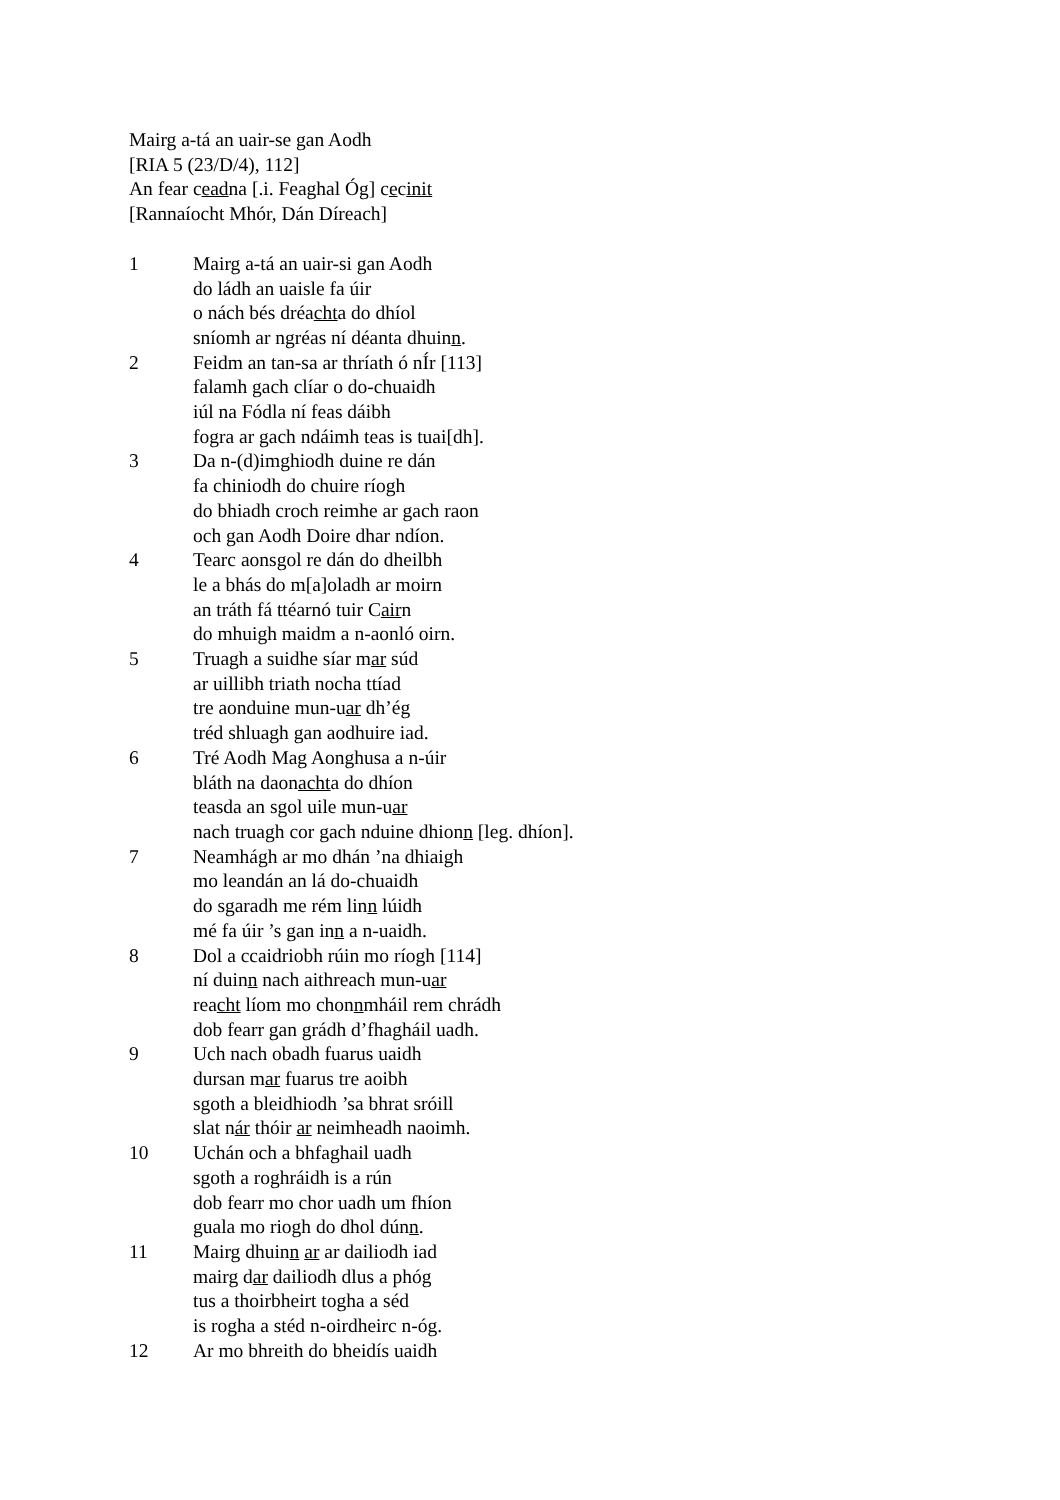Mairg a-tá an uair-se gan Aodh
[RIA 5 (23/D/4), 112]
An fear ceadna [.i. Feaghal Óg] cecinit
[Rannaíocht Mhór, Dán Díreach]
1 Mairg a-tá an uair-si gan Aodh
do ládh an uaisle fa úir
o nách bés dréachta do dhíol
sníomh ar ngréas ní déanta dhuinn.
2 Feidm an tan-sa ar thríath ó nÍr [113]
falamh gach clíar o do-chuaidh
iúl na Fódla ní feas dáibh
fogra ar gach ndáimh teas is tuai[dh].
3 Da n-(d)imghiodh duine re dán
fa chiniodh do chuire ríogh
do bhiadh croch reimhe ar gach raon
och gan Aodh Doire dhar ndíon.
4 Tearc aonsgol re dán do dheilbh
le a bhás do m[a]oladh ar moirn
an tráth fá ttéarnó tuir Cairn
do mhuigh maidm a n-aonló oirn.
5 Truagh a suidhe síar mar súd
ar uillibh triath nocha ttíad
tre aonduine mun-uar dh’ég
tréd shluagh gan aodhuire iad.
6 Tré Aodh Mag Aonghusa a n-úir
bláth na daonachta do dhíon
teasda an sgol uile mun-uar
nach truagh cor gach nduine dhionn [leg. dhíon].
7 Neamhágh ar mo dhán ’na dhiaigh
mo leandán an lá do-chuaidh
do sgaradh me rém linn lúidh
mé fa úir ’s gan inn a n-uaidh.
8 Dol a ccaidriobh rúin mo ríogh [114]
ní duinn nach aithreach mun-uar
reacht líom mo chonnmháil rem chrádh
dob fearr gan grádh d’fhagháil uadh.
9 Uch nach obadh fuarus uaidh
dursan mar fuarus tre aoibh
sgoth a bleidhiodh ’sa bhrat sróill
slat nár thóir ar neimheadh naoimh.
10 Uchán och a bhfaghail uadh
sgoth a roghráidh is a rún
dob fearr mo chor uadh um fhíon
guala mo riogh do dhol dúnn.
11 Mairg dhuinn ar ar dailiodh iad
mairg dar dailiodh dlus a phóg
tus a thoirbheirt togha a séd
is rogha a stéd n-oirdheirc n-óg.
12 Ar mo bhreith do bheidís uaidh